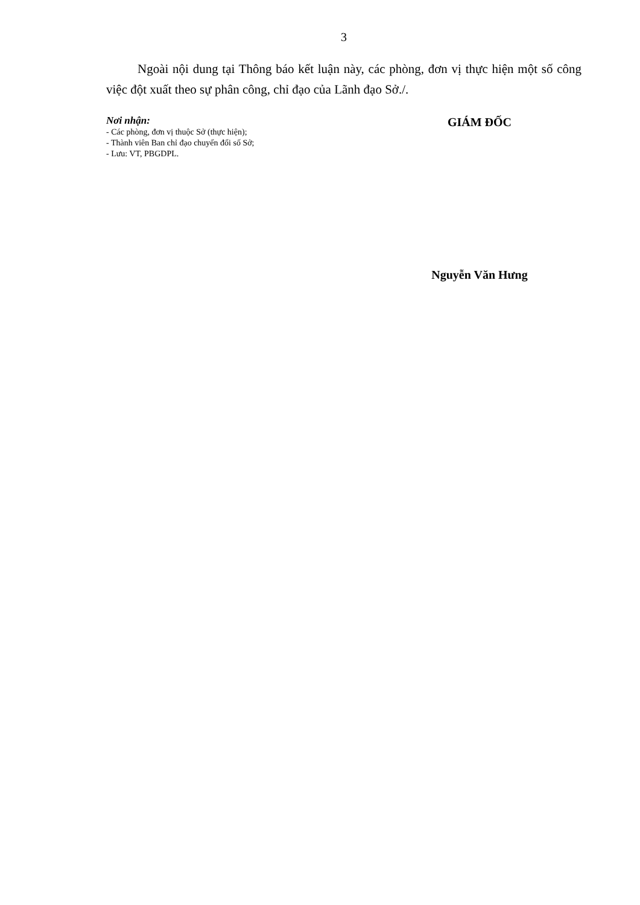3
Ngoài nội dung tại Thông báo kết luận này, các phòng, đơn vị thực hiện một số công việc đột xuất theo sự phân công, chỉ đạo của Lãnh đạo Sở./.
Nơi nhận:
- Các phòng, đơn vị thuộc Sở (thực hiện);
- Thành viên Ban chỉ đạo chuyển đổi số Sở;
- Lưu: VT, PBGDPL.
GIÁM ĐỐC
Nguyễn Văn Hưng